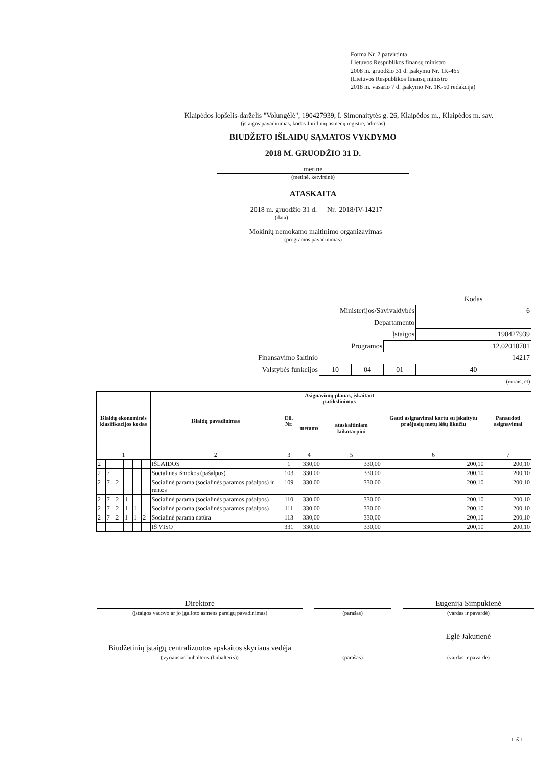Forma Nr. 2 patvirtinta
Lietuvos Respublikos finansų ministro
2008 m. gruodžio 31 d. įsakymu Nr. 1K-465
(Lietuvos Respublikos finansų ministro
2018 m. vasario 7 d. įsakymo Nr. 1K-50 redakcija)
Klaipėdos lopšelis-darželis "Volungėlė", 190427939, I. Simonaitytės g. 26, Klaipėdos m., Klaipėdos m. sav.
(įstaigos pavadinimas, kodas Juridinių asmenų registre, adresas)
BIUDŽETO IŠLAIDŲ SĄMATOS VYKDYMO
2018 M. GRUODŽIO 31 D.
metinė
(metinė, ketvirtinė)
ATASKAITA
2018 m. gruodžio 31 d.
Nr. 2018/IV-14217
(data)
Mokinių nemokamo maitinimo organizavimas
(programos pavadinimas)
| | | | | Kodas |
| Ministerijos/Savivaldybės | | | | 6 |
| Departamento | | | | |
| Įstaigos | | | | 190427939 |
| Programos | | | 12.02010701 | |
| Finansavimo šaltinio | 14217 | | | |
| Valstybės funkcijos | 10 | 04 | 01 | 40 |
| (eurais, ct) | | | | |
| Išlaidų ekonominės klasifikacijos kodas | | | | | | Išlaidų pavadinimas | Eil. Nr. | Asignavimų planas, įskaitant patikslinimus | | Gauti asignavimai kartu su įskaitytu praėjusių metų lėšų likučiu | Panaudoti asignavimai |
| --- | --- | --- | --- | --- | --- | --- | --- | --- | --- | --- | --- |
| | | | | | | | | metams | ataskaitiniam laikotarpiui | | |
| 1 | | | | | | 2 | 3 | 4 | 5 | 6 | 7 |
| 2 | | | | | | IŠLAIDOS | 1 | 330,00 | 330,00 | 200,10 | 200,10 |
| 2 | 7 | | | | | Socialinės išmokos (pašalpos) | 103 | 330,00 | 330,00 | 200,10 | 200,10 |
| 2 | 7 | 2 | | | | Socialinė parama (socialinės paramos pašalpos) ir rentos | 109 | 330,00 | 330,00 | 200,10 | 200,10 |
| 2 | 7 | 2 | 1 | | | Socialinė parama (socialinės paramos pašalpos) | 110 | 330,00 | 330,00 | 200,10 | 200,10 |
| 2 | 7 | 2 | 1 | 1 | | Socialinė parama (socialinės paramos pašalpos) | 111 | 330,00 | 330,00 | 200,10 | 200,10 |
| 2 | 7 | 2 | 1 | 1 | 2 | Socialinė parama natūra | 113 | 330,00 | 330,00 | 200,10 | 200,10 |
| | | | | | | IŠ VISO | 331 | 330,00 | 330,00 | 200,10 | 200,10 |
| Direktorė | | | | Eugenija Simpukienė |
| (įstaigos vadovo ar jo įgalioto asmens pareigų pavadinimas) | | (parašas) | | (vardas ir pavardė) |
| Biudžetinių įstaigų centralizuotos apskaitos skyriaus vedėja | | | | Eglė Jakutienė |
| (vyriausias buhalteris (buhalteris)) | | (parašas) | | (vardas ir pavardė) |
1 iš 1